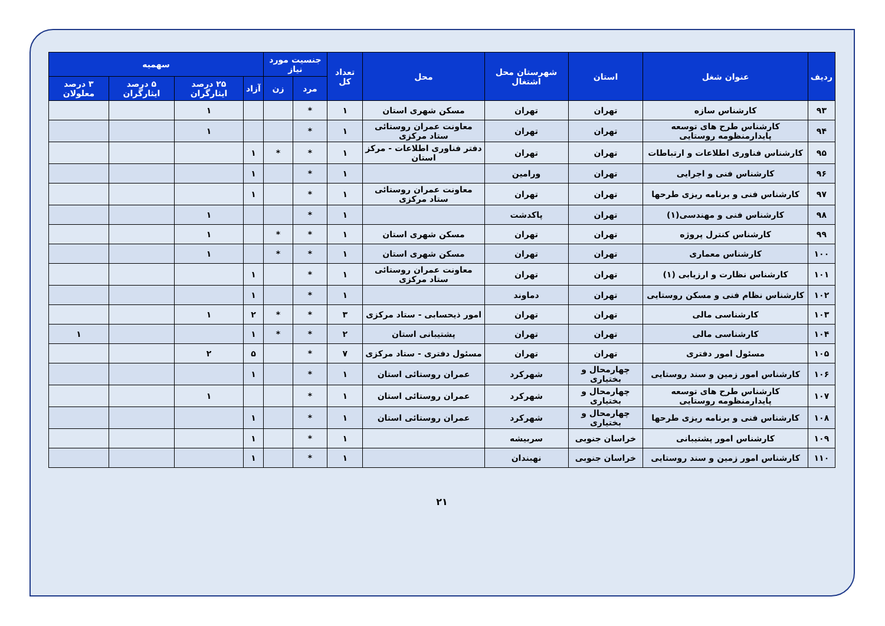| ردیف | عنوان شغل | استان | شهرستان محل اشتغال | محل | تعداد کل | جنسیت مورد نیاز | | سهمیه | | | |
| --- | --- | --- | --- | --- | --- | --- | --- | --- | --- | --- | --- |
| | | | | | | مرد | زن | آزاد | ۲۵ درصد ایثارگران | ۵ درصد ایثارگران | ۳ درصد معلولان |
| ۹۳ | کارشناس سازه | تهران | تهران | مسکن شهری استان | ۱ | * | | | ۱ | | |
| ۹۴ | کارشناس طرح های توسعه پایدارمنظومه روستایی | تهران | تهران | معاونت عمران روستائی ستاد مرکزی | ۱ | * | | | ۱ | | |
| ۹۵ | کارشناس فناوری اطلاعات و ارتباطات | تهران | تهران | دفتر فناوری اطلاعات - مرکز استان | ۱ | * | * | ۱ | | | |
| ۹۶ | کارشناس فنی و اجرایی | تهران | ورامین | | ۱ | * | | ۱ | | | |
| ۹۷ | کارشناس فنی و برنامه ریزی طرحها | تهران | تهران | معاونت عمران روستائی ستاد مرکزی | ۱ | * | | ۱ | | | |
| ۹۸ | کارشناس فنی و مهندسی(۱) | تهران | پاکدشت | | ۱ | * | | | ۱ | | |
| ۹۹ | کارشناس کنترل پروژه | تهران | تهران | مسکن شهری استان | ۱ | * | * | | ۱ | | |
| ۱۰۰ | کارشناس معماری | تهران | تهران | مسکن شهری استان | ۱ | * | * | | ۱ | | |
| ۱۰۱ | کارشناس نظارت و ارزیابی (۱) | تهران | تهران | معاونت عمران روستائی ستاد مرکزی | ۱ | * | | ۱ | | | |
| ۱۰۲ | کارشناس نظام فنی و مسکن روستایی | تهران | دماوند | | ۱ | * | | ۱ | | | |
| ۱۰۳ | کارشناسی مالی | تهران | تهران | امور ذیحسابی - ستاد مرکزی | ۳ | * | * | ۲ | ۱ | | |
| ۱۰۴ | کارشناسی مالی | تهران | تهران | پشتیبانی استان | ۲ | * | * | ۱ | | | ۱ |
| ۱۰۵ | مسئول امور دفتری | تهران | تهران | مسئول دفتری - ستاد مرکزی | ۷ | * | | ۵ | ۲ | | |
| ۱۰۶ | کارشناس امور زمین و سند روستایی | چهارمحال و بختیاری | شهرکرد | عمران روستائی استان | ۱ | * | | ۱ | | | |
| ۱۰۷ | کارشناس طرح های توسعه پایدارمنظومه روستایی | چهارمحال و بختیاری | شهرکرد | عمران روستائی استان | ۱ | * | | | ۱ | | |
| ۱۰۸ | کارشناس فنی و برنامه ریزی طرحها | چهارمحال و بختیاری | شهرکرد | عمران روستائی استان | ۱ | * | | ۱ | | | |
| ۱۰۹ | کارشناس امور پشتیبانی | خراسان جنوبی | سربیشه | | ۱ | * | | ۱ | | | |
| ۱۱۰ | کارشناس امور زمین و سند روستایی | خراسان جنوبی | نهبندان | | ۱ | * | | ۱ | | | |
۲۱